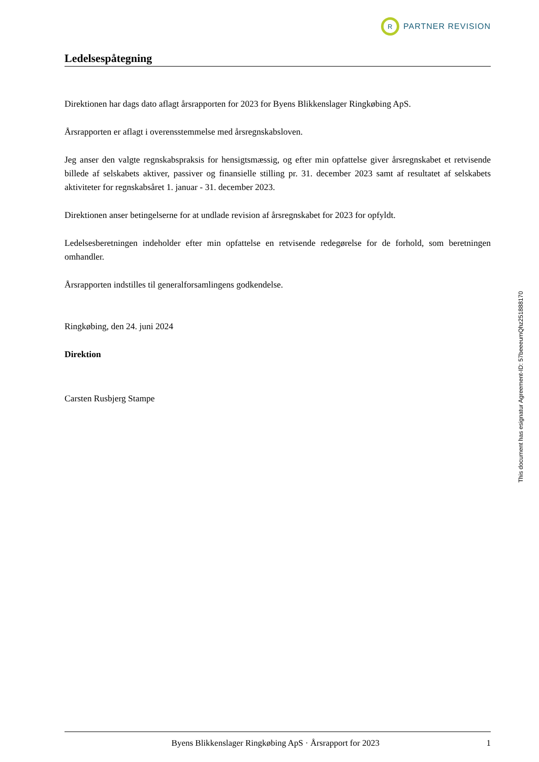R
PARTNER REVISION
Ledelsespåtegning
Direktionen har dags dato aflagt årsrapporten for 2023 for Byens Blikkenslager Ringkøbing ApS.
Årsrapporten er aflagt i overensstemmelse med årsregnskabsloven.
Jeg anser den valgte regnskabspraksis for hensigtsmæssig, og efter min opfattelse giver årsregnskabet et retvisende billede af selskabets aktiver, passiver og finansielle stilling pr. 31. december 2023 samt af resultatet af selskabets aktiviteter for regnskabsåret 1. januar - 31. december 2023.
Direktionen anser betingelserne for at undlade revision af årsregnskabet for 2023 for opfyldt.
Ledelsesberetningen indeholder efter min opfattelse en retvisende redegørelse for de forhold, som beretningen omhandler.
Årsrapporten indstilles til generalforsamlingens godkendelse.
Ringkøbing, den 24. juni 2024
Direktion
Carsten Rusbjerg Stampe
This document has esignatur Agreement-ID: 57beeeumQhz251888170
Byens Blikkenslager Ringkøbing ApS · Årsrapport for 2023 1